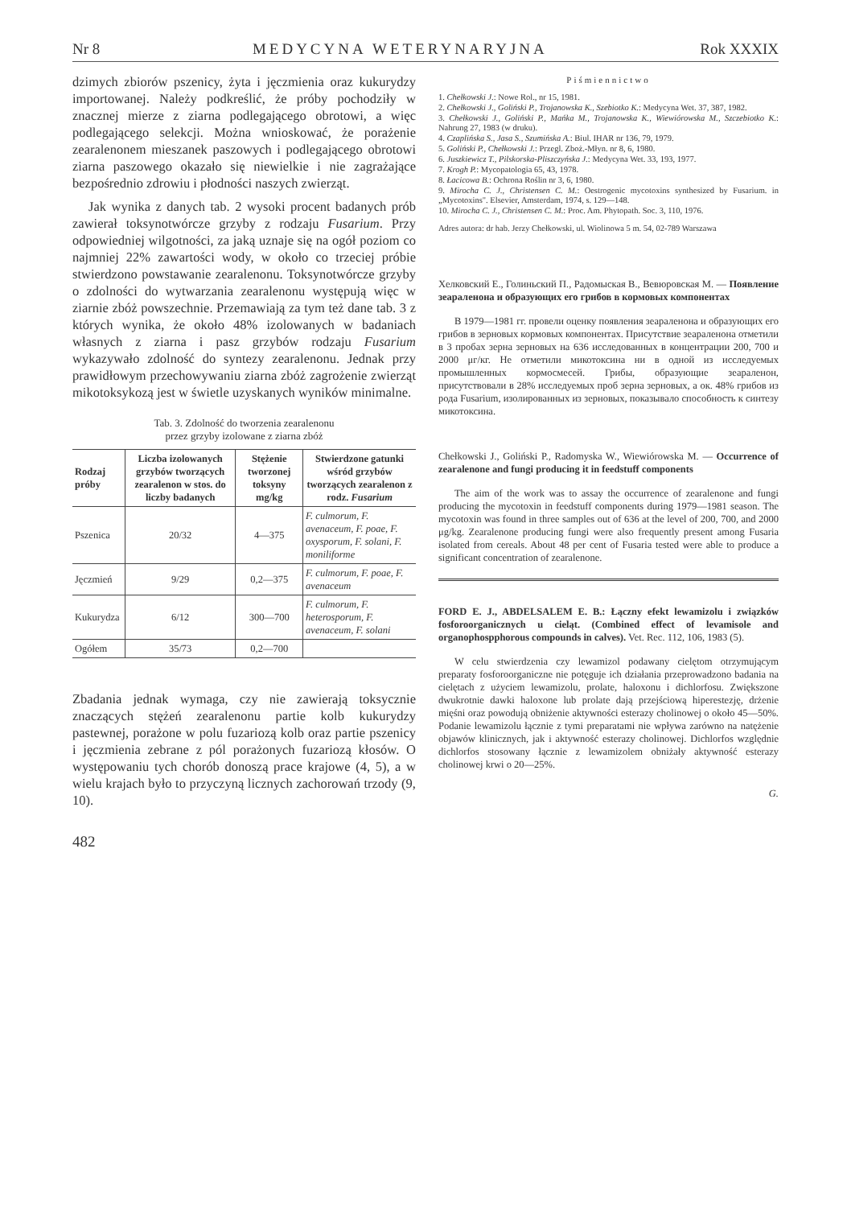Nr 8 MEDYCYNA WETERYNARYJNA Rok XXXIX
dzimych zbiorów pszenicy, żyta i jęczmienia oraz kukurydzy importowanej. Należy podkreślić, że próby pochodziły w znacznej mierze z ziarna podlegającego obrotowi, a więc podlegającego selekcji. Można wnioskować, że porażenie zearalenonem mieszanek paszowych i podlegającego obrotowi ziarna paszowego okazało się niewielkie i nie zagrażające bezpośrednio zdrowiu i płodności naszych zwierząt.
Jak wynika z danych tab. 2 wysoki procent badanych prób zawierał toksynotwórcze grzyby z rodzaju Fusarium. Przy odpowiedniej wilgotności, za jaką uznaje się na ogół poziom co najmniej 22% zawartości wody, w około co trzeciej próbie stwierdzono powstawanie zearalenonu. Toksynotwórcze grzyby o zdolności do wytwarzania zearalenonu występują więc w ziarnie zbóż powszechnie. Przemawiają za tym też dane tab. 3 z których wynika, że około 48% izolowanych w badaniach własnych z ziarna i pasz grzybów rodzaju Fusarium wykazywało zdolność do syntezy zearalenonu. Jednak przy prawidłowym przechowywaniu ziarna zbóż zagrożenie zwierząt mikotoksykozą jest w świetle uzyskanych wyników minimalne.
Tab. 3. Zdolność do tworzenia zearalenonu
przez grzyby izolowane z ziarna zbóż
| Rodzaj próby | Liczba izolowanych grzybów tworzących zearalenon w stos. do liczby badanych | Stężenie tworzonej toksyny mg/kg | Stwierdzone gatunki wśród grzybów tworzących zearalenon z rodz. Fusarium |
| --- | --- | --- | --- |
| Pszenica | 20/32 | 4—375 | F. culmorum, F. avenaceum, F. poae, F. oxysporum, F. solani, F. moniliforme |
| Jęczmień | 9/29 | 0,2—375 | F. culmorum, F. poae, F. avenaceum |
| Kukurydza | 6/12 | 300—700 | F. culmorum, F. heterosporum, F. avenaceum, F. solani |
| Ogółem | 35/73 | 0,2—700 | |
Zbadania jednak wymaga, czy nie zawierają toksycznie znaczących stężeń zearalenonu partie kolb kukurydzy pastewnej, porażone w polu fuzariozą kolb oraz partie pszenicy i jęczmienia zebrane z pól porażonych fuzariozą kłosów. O występowaniu tych chorób donoszą prace krajowe (4, 5), a w wielu krajach było to przyczyną licznych zachorowań trzody (9, 10).
482
Piśmiennictwo
1. Chełkowski J.: Nowe Rol., nr 15, 1981.
2. Chełkowski J., Goliński P., Trojanowska K., Szebiotko K.: Medycyna Wet. 37, 387, 1982.
3. Chełkowski J., Goliński P., Mańka M., Trojanowska K., Wiewiórowska M., Szczebiotko K.: Nahrung 27, 1983 (w druku).
4. Czaplińska S., Jasa S., Szumińska A.: Biul. IHAR nr 136, 79, 1979.
5. Goliński P., Chełkowski J.: Przegl. Zboż.-Młyn. nr 8, 6, 1980.
6. Juszkiewicz T., Pilskorska-Pliszczyńska J.: Medycyna Wet. 33, 193, 1977.
7. Krogh P.: Mycopatologia 65, 43, 1978.
8. Łacicowa B.: Ochrona Roślin nr 3, 6, 1980.
9. Mirocha C. J., Christensen C. M.: Oestrogenic mycotoxins synthesized by Fusarium. in „Mycotoxins". Elsevier, Amsterdam, 1974, s. 129—148.
10. Mirocha C. J., Christensen C. M.: Proc. Am. Phytopath. Soc. 3, 110, 1976.
Adres autora: dr hab. Jerzy Chełkowski, ul. Wiolinowa 5 m. 54, 02-789 Warszawa
Хелковский Е., Голиньский П., Радомыская В., Вевюровская М. — Появление зеараленона и образующих его грибов в кормовых компонентах
В 1979—1981 гг. провели оценку появления зеараленона и образующих его грибов в зерновых кормовых компонентах. Присутствие зеараленона отметили в 3 пробах зерна зерновых на 636 исследованных в концентрации 200, 700 и 2000 μг/кг. Не отметили микотоксина ни в одной из исследуемых промышленных кормосмесей. Грибы, образующие зеараленон, присутствовали в 28% исследуемых проб зерна зерновых, а ок. 48% грибов из рода Fusarium, изолированных из зерновых, показывало способность к синтезу микотоксина.
Chełkowski J., Goliński P., Radomyska W., Wiewiórowska M. — Occurrence of zearalenone and fungi producing it in feedstuff components
The aim of the work was to assay the occurrence of zearalenone and fungi producing the mycotoxin in feedstuff components during 1979—1981 season. The mycotoxin was found in three samples out of 636 at the level of 200, 700, and 2000 μg/kg. Zearalenone producing fungi were also frequently present among Fusaria isolated from cereals. About 48 per cent of Fusaria tested were able to produce a significant concentration of zearalenone.
FORD E. J., ABDELSALEM E. B.: Łączny efekt lewamizolu i związków fosforoorganicznych u cieląt. (Combined effect of levamisole and organophospphorous compounds in calves). Vet. Rec. 112, 106, 1983 (5).
W celu stwierdzenia czy lewamizol podawany cielętom otrzymującym preparaty fosforoorganiczne nie potęguje ich działania przeprowadzono badania na cielętach z użyciem lewamizolu, prolate, haloxonu i dichlorfosu. Zwiększone dwukrotnie dawki haloxone lub prolate dają przejściową hiperestezję, drżenie mięśni oraz powodują obniżenie aktywności esterazy cholinowej o około 45—50%. Podanie lewamizolu łącznie z tymi preparatami nie wpływa zarówno na natężenie objawów klinicznych, jak i aktywność esterazy cholinowej. Dichlorfos względnie dichlorfos stosowany łącznie z lewamizolem obniżały aktywność esterazy cholinowej krwi o 20—25%.
G.